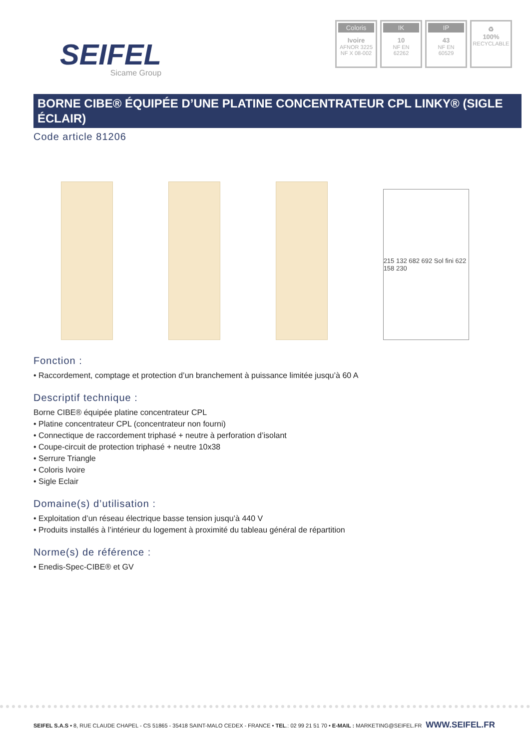SEIFEL
Sicame Group
Coloris
Ivoire
AFNOR 3225
NF X 08-002
IK
10
NF EN
62262
IP
43
NF EN
60529
♻
100%
RECYCLABLE
BORNE CIBE® ÉQUIPÉE D’UNE PLATINE CONCENTRATEUR CPL LINKY® (SIGLE ÉCLAIR)
Code article 81206
215 132 682 692 Sol fini 622 158 230
Fonction :
• Raccordement, comptage et protection d’un branchement à puissance limitée jusqu’à 60 A
Descriptif technique :
Borne CIBE® équipée platine concentrateur CPL
• Platine concentrateur CPL (concentrateur non fourni)
• Connectique de raccordement triphasé + neutre à perforation d’isolant
• Coupe-circuit de protection triphasé + neutre 10x38
• Serrure Triangle
• Coloris Ivoire
• Sigle Eclair
Domaine(s) d’utilisation :
• Exploitation d’un réseau électrique basse tension jusqu’à 440 V
• Produits installés à l’intérieur du logement à proximité du tableau général de répartition
Norme(s) de référence :
• Enedis-Spec-CIBE® et GV
SEIFEL S.A.S • 8, RUE CLAUDE CHAPEL - CS 51865 - 35418 SAINT-MALO CEDEX - FRANCE • TEL.: 02 99 21 51 70 • E-MAIL : MARKETING@SEIFEL.FR
WWW.SEIFEL.FR